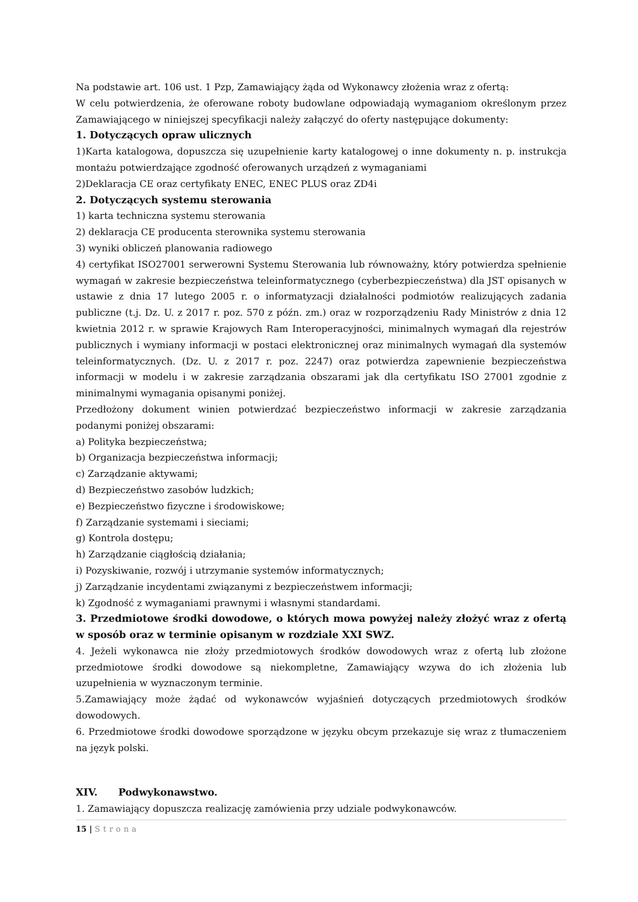Na podstawie art. 106 ust. 1 Pzp, Zamawiający żąda od Wykonawcy złożenia wraz z ofertą:
W celu potwierdzenia, że oferowane roboty budowlane odpowiadają wymaganiom określonym przez Zamawiającego w niniejszej specyfikacji należy załączyć do oferty następujące dokumenty:
1. Dotyczących opraw ulicznych
1)Karta katalogowa, dopuszcza się uzupełnienie karty katalogowej o inne dokumenty n. p. instrukcja montażu potwierdzające zgodność oferowanych urządzeń z wymaganiami
2)Deklaracja CE oraz certyfikaty ENEC, ENEC PLUS oraz ZD4i
2. Dotyczących systemu sterowania
1) karta techniczna systemu sterowania
2) deklaracja CE producenta sterownika systemu sterowania
3) wyniki obliczeń planowania radiowego
4) certyfikat ISO27001 serwerowni Systemu Sterowania lub równoważny, który potwierdza spełnienie wymagań w zakresie bezpieczeństwa teleinformatycznego (cyberbezpieczeństwa) dla JST opisanych w ustawie z dnia 17 lutego 2005 r. o informatyzacji działalności podmiotów realizujących zadania publiczne (t.j. Dz. U. z 2017 r. poz. 570 z późn. zm.) oraz w rozporządzeniu Rady Ministrów z dnia 12 kwietnia 2012 r. w sprawie Krajowych Ram Interoperacyjności, minimalnych wymagań dla rejestrów publicznych i wymiany informacji w postaci elektronicznej oraz minimalnych wymagań dla systemów teleinformatycznych. (Dz. U. z 2017 r. poz. 2247) oraz potwierdza zapewnienie bezpieczeństwa informacji w modelu i w zakresie zarządzania obszarami jak dla certyfikatu ISO 27001 zgodnie z minimalnymi wymagania opisanymi poniżej.
Przedłożony dokument winien potwierdzać bezpieczeństwo informacji w zakresie zarządzania podanymi poniżej obszarami:
a) Polityka bezpieczeństwa;
b) Organizacja bezpieczeństwa informacji;
c) Zarządzanie aktywami;
d) Bezpieczeństwo zasobów ludzkich;
e) Bezpieczeństwo fizyczne i środowiskowe;
f) Zarządzanie systemami i sieciami;
g) Kontrola dostępu;
h) Zarządzanie ciągłością działania;
i) Pozyskiwanie, rozwój i utrzymanie systemów informatycznych;
j) Zarządzanie incydentami związanymi z bezpieczeństwem informacji;
k) Zgodność z wymaganiami prawnymi i własnymi standardami.
3. Przedmiotowe środki dowodowe, o których mowa powyżej należy złożyć wraz z ofertą w sposób oraz w terminie opisanym w rozdziale XXI SWZ.
4. Jeżeli wykonawca nie złoży przedmiotowych środków dowodowych wraz z ofertą lub złożone przedmiotowe środki dowodowe są niekompletne, Zamawiający wzywa do ich złożenia lub uzupełnienia w wyznaczonym terminie.
5.Zamawiający może żądać od wykonawców wyjaśnień dotyczących przedmiotowych środków dowodowych.
6. Przedmiotowe środki dowodowe sporządzone w języku obcym przekazuje się wraz z tłumaczeniem na język polski.
XIV. Podwykonawstwo.
1. Zamawiający dopuszcza realizację zamówienia przy udziale podwykonawców.
15 | Strona